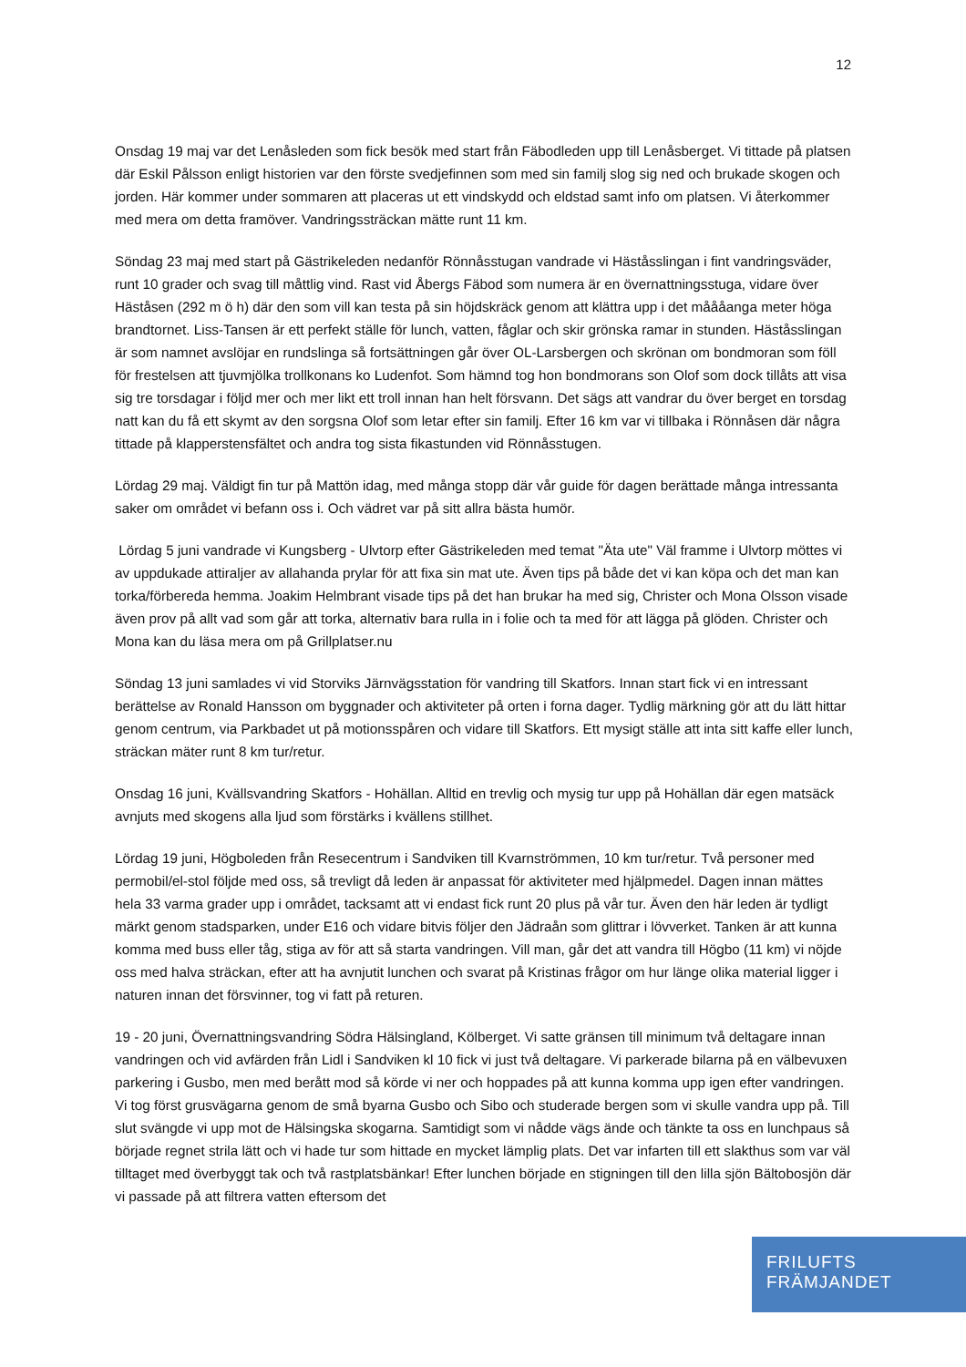12
Onsdag 19 maj var det Lenåsleden som fick besök med start från Fäbodleden upp till Lenåsberget. Vi tittade på platsen där Eskil Pålsson enligt historien var den förste svedjefinnen som med sin familj slog sig ned och brukade skogen och jorden. Här kommer under sommaren att placeras ut ett vindskydd och eldstad samt info om platsen. Vi återkommer med mera om detta framöver. Vandringssträckan mätte runt 11 km.
Söndag 23 maj med start på Gästrikeleden nedanför Rönnåsstugan vandrade vi Häståsslingan i fint vandringsväder, runt 10 grader och svag till måttlig vind. Rast vid Åbergs Fäbod som numera är en övernattningsstuga, vidare över Häståsen (292 m ö h) där den som vill kan testa på sin höjdskräck genom att klättra upp i det måååanga meter höga brandtornet. Liss-Tansen är ett perfekt ställe för lunch, vatten, fåglar och skir grönska ramar in stunden. Häståsslingan är som namnet avslöjar en rundslinga så fortsättningen går över OL-Larsbergen och skrönan om bondmoran som föll för frestelsen att tjuvmjölka trollkonans ko Ludenfot. Som hämnd tog hon bondmorans son Olof som dock tillåts att visa sig tre torsdagar i följd mer och mer likt ett troll innan han helt försvann. Det sägs att vandrar du över berget en torsdag natt kan du få ett skymt av den sorgsna Olof som letar efter sin familj. Efter 16 km var vi tillbaka i Rönnåsen där några tittade på klapperstensfältet och andra tog sista fikastunden vid Rönnåsstugen.
Lördag 29 maj. Väldigt fin tur på Mattön idag, med många stopp där vår guide för dagen berättade många intressanta saker om området vi befann oss i. Och vädret var på sitt allra bästa humör.
Lördag 5 juni vandrade vi Kungsberg - Ulvtorp efter Gästrikeleden med temat "Äta ute" Väl framme i Ulvtorp möttes vi av uppdukade attiraljer av allahanda prylar för att fixa sin mat ute. Även tips på både det vi kan köpa och det man kan torka/förbereda hemma. Joakim Helmbrant visade tips på det han brukar ha med sig, Christer och Mona Olsson visade även prov på allt vad som går att torka, alternativ bara rulla in i folie och ta med för att lägga på glöden. Christer och Mona kan du läsa mera om på Grillplatser.nu
Söndag 13 juni samlades vi vid Storviks Järnvägsstation för vandring till Skatfors. Innan start fick vi en intressant berättelse av Ronald Hansson om byggnader och aktiviteter på orten i forna dager. Tydlig märkning gör att du lätt hittar genom centrum, via Parkbadet ut på motionsspåren och vidare till Skatfors. Ett mysigt ställe att inta sitt kaffe eller lunch, sträckan mäter runt 8 km tur/retur.
Onsdag 16 juni, Kvällsvandring Skatfors - Hohällan. Alltid en trevlig och mysig tur upp på Hohällan där egen matsäck avnjuts med skogens alla ljud som förstärks i kvällens stillhet.
Lördag 19 juni, Högboleden från Resecentrum i Sandviken till Kvarnströmmen, 10 km tur/retur. Två personer med permobil/el-stol följde med oss, så trevligt då leden är anpassat för aktiviteter med hjälpmedel. Dagen innan mättes hela 33 varma grader upp i området, tacksamt att vi endast fick runt 20 plus på vår tur. Även den här leden är tydligt märkt genom stadsparken, under E16 och vidare bitvis följer den Jädraån som glittrar i lövverket. Tanken är att kunna komma med buss eller tåg, stiga av för att så starta vandringen. Vill man, går det att vandra till Högbo (11 km) vi nöjde oss med halva sträckan, efter att ha avnjutit lunchen och svarat på Kristinas frågor om hur länge olika material ligger i naturen innan det försvinner, tog vi fatt på returen.
19 - 20 juni, Övernattningsvandring Södra Hälsingland, Kölberget. Vi satte gränsen till minimum två deltagare innan vandringen och vid avfärden från Lidl i Sandviken kl 10 fick vi just två deltagare. Vi parkerade bilarna på en välbevuxen parkering i Gusbo, men med berått mod så körde vi ner och hoppades på att kunna komma upp igen efter vandringen. Vi tog först grusvägarna genom de små byarna Gusbo och Sibo och studerade bergen som vi skulle vandra upp på. Till slut svängde vi upp mot de Hälsingska skogarna. Samtidigt som vi nådde vägs ände och tänkte ta oss en lunchpaus så började regnet strila lätt och vi hade tur som hittade en mycket lämplig plats. Det var infarten till ett slakthus som var väl tilltaget med överbyggt tak och två rastplatsbänkar! Efter lunchen började en stigningen till den lilla sjön Bältobosjön där vi passade på att filtrera vatten eftersom det
FRILUFTS
FRÄMJANDET